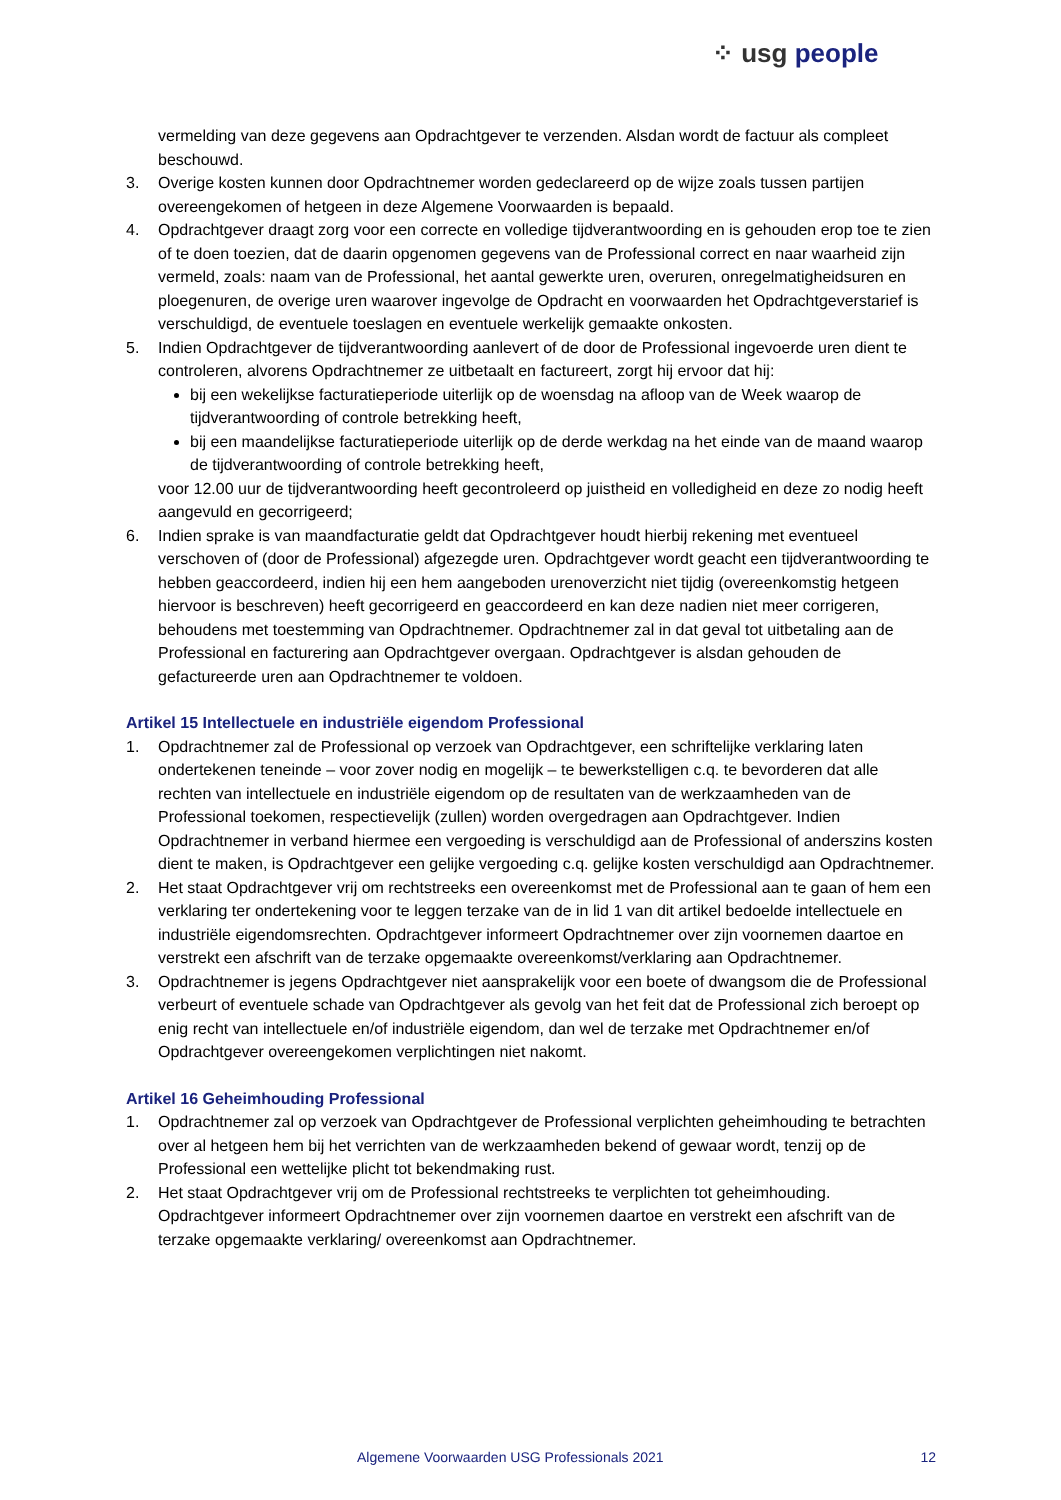⁘ usg people
vermelding van deze gegevens aan Opdrachtgever te verzenden. Alsdan wordt de factuur als compleet beschouwd.
3. Overige kosten kunnen door Opdrachtnemer worden gedeclareerd op de wijze zoals tussen partijen overeengekomen of hetgeen in deze Algemene Voorwaarden is bepaald.
4. Opdrachtgever draagt zorg voor een correcte en volledige tijdverantwoording en is gehouden erop toe te zien of te doen toezien, dat de daarin opgenomen gegevens van de Professional correct en naar waarheid zijn vermeld, zoals: naam van de Professional, het aantal gewerkte uren, overuren, onregelmatigheidsuren en ploegenuren, de overige uren waarover ingevolge de Opdracht en voorwaarden het Opdrachtgeverstarief is verschuldigd, de eventuele toeslagen en eventuele werkelijk gemaakte onkosten.
5. Indien Opdrachtgever de tijdverantwoording aanlevert of de door de Professional ingevoerde uren dient te controleren, alvorens Opdrachtnemer ze uitbetaalt en factureert, zorgt hij ervoor dat hij:
bij een wekelijkse facturatieperiode uiterlijk op de woensdag na afloop van de Week waarop de tijdverantwoording of controle betrekking heeft,
bij een maandelijkse facturatieperiode uiterlijk op de derde werkdag na het einde van de maand waarop de tijdverantwoording of controle betrekking heeft,
voor 12.00 uur de tijdverantwoording heeft gecontroleerd op juistheid en volledigheid en deze zo nodig heeft aangevuld en gecorrigeerd;
6. Indien sprake is van maandfacturatie geldt dat Opdrachtgever houdt hierbij rekening met eventueel verschoven of (door de Professional) afgezegde uren. Opdrachtgever wordt geacht een tijdverantwoording te hebben geaccordeerd, indien hij een hem aangeboden urenoverzicht niet tijdig (overeenkomstig hetgeen hiervoor is beschreven) heeft gecorrigeerd en geaccordeerd en kan deze nadien niet meer corrigeren, behoudens met toestemming van Opdrachtnemer. Opdrachtnemer zal in dat geval tot uitbetaling aan de Professional en facturering aan Opdrachtgever overgaan. Opdrachtgever is alsdan gehouden de gefactureerde uren aan Opdrachtnemer te voldoen.
Artikel 15 Intellectuele en industriële eigendom Professional
1. Opdrachtnemer zal de Professional op verzoek van Opdrachtgever, een schriftelijke verklaring laten ondertekenen teneinde – voor zover nodig en mogelijk – te bewerkstelligen c.q. te bevorderen dat alle rechten van intellectuele en industriële eigendom op de resultaten van de werkzaamheden van de Professional toekomen, respectievelijk (zullen) worden overgedragen aan Opdrachtgever. Indien Opdrachtnemer in verband hiermee een vergoeding is verschuldigd aan de Professional of anderszins kosten dient te maken, is Opdrachtgever een gelijke vergoeding c.q. gelijke kosten verschuldigd aan Opdrachtnemer.
2. Het staat Opdrachtgever vrij om rechtstreeks een overeenkomst met de Professional aan te gaan of hem een verklaring ter ondertekening voor te leggen terzake van de in lid 1 van dit artikel bedoelde intellectuele en industriële eigendomsrechten. Opdrachtgever informeert Opdrachtnemer over zijn voornemen daartoe en verstrekt een afschrift van de terzake opgemaakte overeenkomst/verklaring aan Opdrachtnemer.
3. Opdrachtnemer is jegens Opdrachtgever niet aansprakelijk voor een boete of dwangsom die de Professional verbeurt of eventuele schade van Opdrachtgever als gevolg van het feit dat de Professional zich beroept op enig recht van intellectuele en/of industriële eigendom, dan wel de terzake met Opdrachtnemer en/of Opdrachtgever overeengekomen verplichtingen niet nakomt.
Artikel 16 Geheimhouding Professional
1. Opdrachtnemer zal op verzoek van Opdrachtgever de Professional verplichten geheimhouding te betrachten over al hetgeen hem bij het verrichten van de werkzaamheden bekend of gewaar wordt, tenzij op de Professional een wettelijke plicht tot bekendmaking rust.
2. Het staat Opdrachtgever vrij om de Professional rechtstreeks te verplichten tot geheimhouding. Opdrachtgever informeert Opdrachtnemer over zijn voornemen daartoe en verstrekt een afschrift van de terzake opgemaakte verklaring/ overeenkomst aan Opdrachtnemer.
Algemene Voorwaarden USG Professionals 2021 12